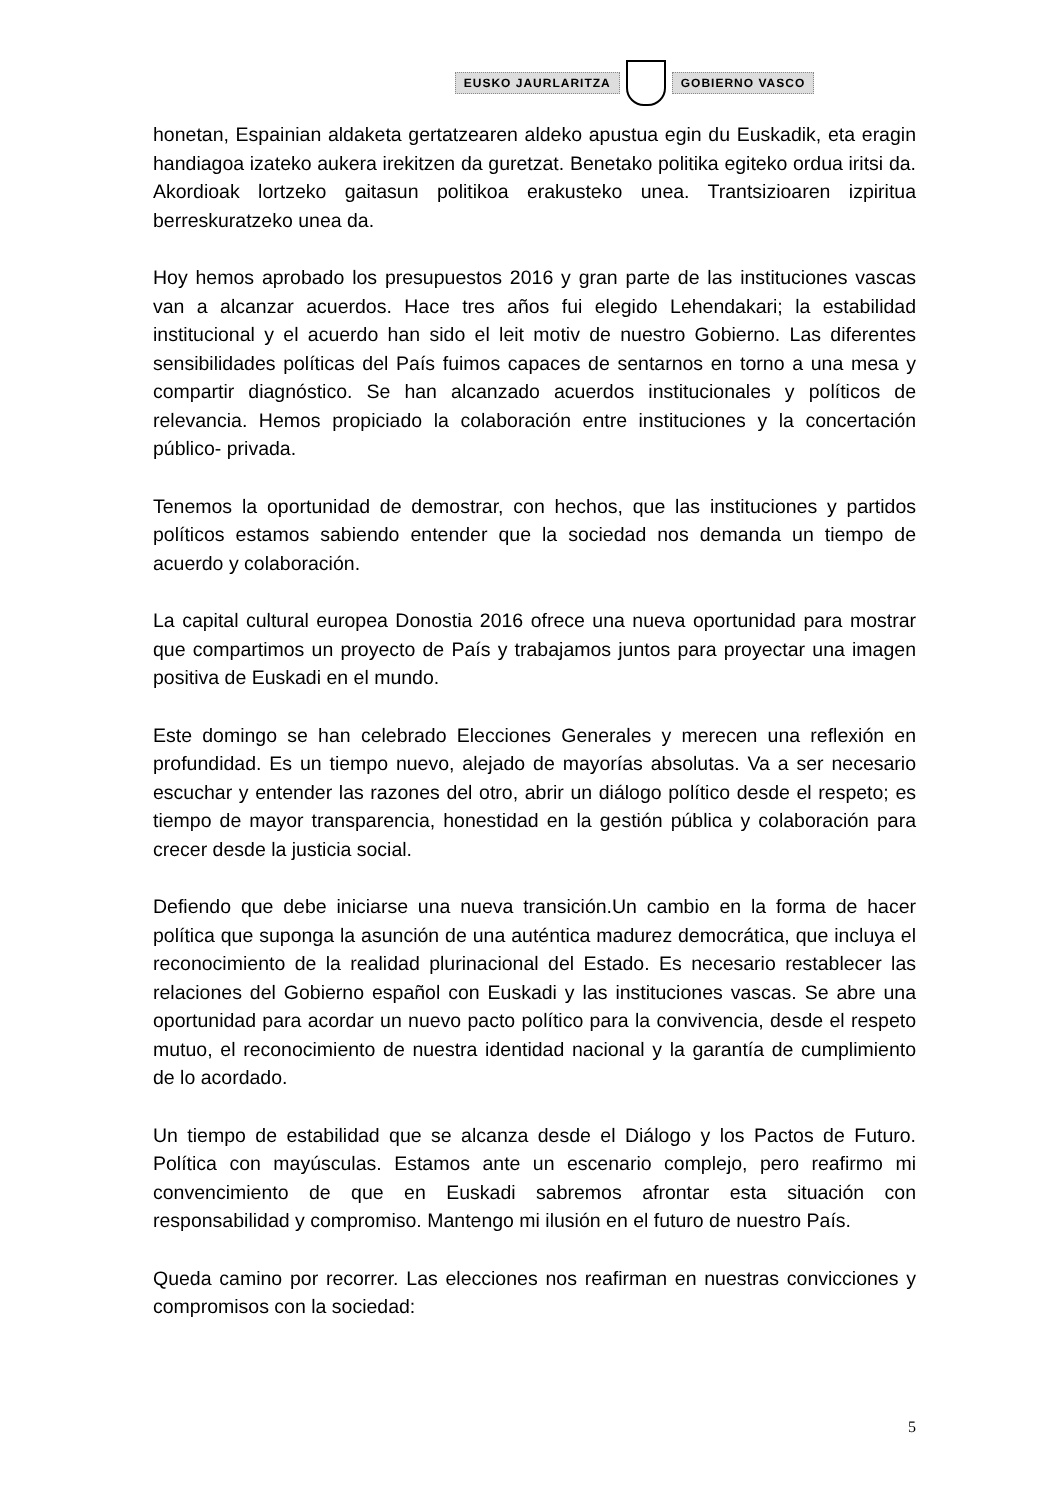EUSKO JAURLARITZA GOBIERNO VASCO
honetan, Espainian aldaketa gertatzearen aldeko apustua egin du Euskadik, eta eragin handiagoa izateko aukera irekitzen da guretzat. Benetako politika egiteko ordua iritsi da. Akordioak lortzeko gaitasun politikoa erakusteko unea. Trantsizioaren izpiritua berreskuratzeko unea da.
Hoy hemos aprobado los presupuestos 2016 y gran parte de las instituciones vascas van a alcanzar acuerdos. Hace tres años fui elegido Lehendakari; la estabilidad institucional y el acuerdo han sido el leit motiv de nuestro Gobierno. Las diferentes sensibilidades políticas del País fuimos capaces de sentarnos en torno a una mesa y compartir diagnóstico. Se han alcanzado acuerdos institucionales y políticos de relevancia. Hemos propiciado la colaboración entre instituciones y la concertación público- privada.
Tenemos la oportunidad de demostrar, con hechos, que las instituciones y partidos políticos estamos sabiendo entender que la sociedad nos demanda un tiempo de acuerdo y colaboración.
La capital cultural europea Donostia 2016 ofrece una nueva oportunidad para mostrar que compartimos un proyecto de País y trabajamos juntos para proyectar una imagen positiva de Euskadi en el mundo.
Este domingo se han celebrado Elecciones Generales y merecen una reflexión en profundidad. Es un tiempo nuevo, alejado de mayorías absolutas. Va a ser necesario escuchar y entender las razones del otro, abrir un diálogo político desde el respeto; es tiempo de mayor transparencia, honestidad en la gestión pública y colaboración para crecer desde la justicia social.
Defiendo que debe iniciarse una nueva transición.Un cambio en la forma de hacer política que suponga la asunción de una auténtica madurez democrática, que incluya el reconocimiento de la realidad plurinacional del Estado. Es necesario restablecer las relaciones del Gobierno español con Euskadi y las instituciones vascas. Se abre una oportunidad para acordar un nuevo pacto político para la convivencia, desde el respeto mutuo, el reconocimiento de nuestra identidad nacional y la garantía de cumplimiento de lo acordado.
Un tiempo de estabilidad que se alcanza desde el Diálogo y los Pactos de Futuro. Política con mayúsculas. Estamos ante un escenario complejo, pero reafirmo mi convencimiento de que en Euskadi sabremos afrontar esta situación con responsabilidad y compromiso. Mantengo mi ilusión en el futuro de nuestro País.
Queda camino por recorrer. Las elecciones nos reafirman en nuestras convicciones y compromisos con la sociedad:
5